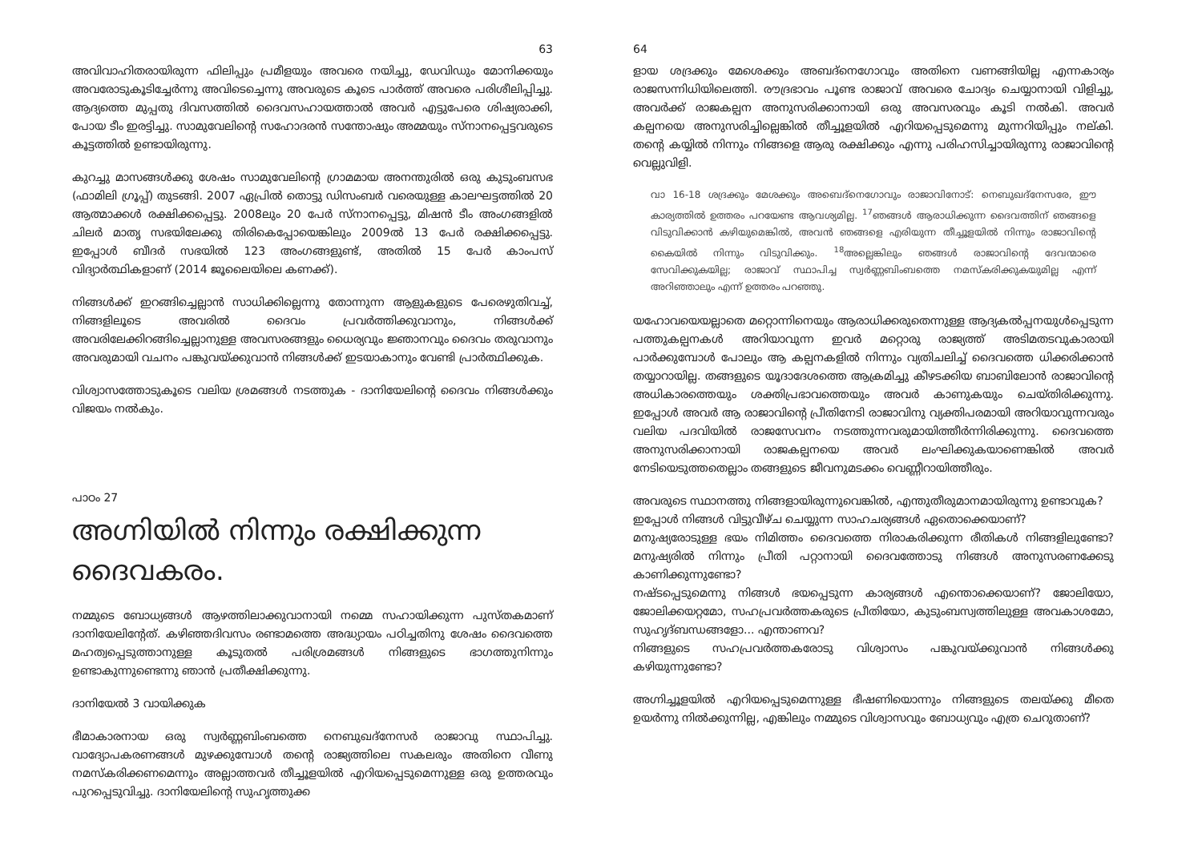63
അവിവാഹിതരായിരുന്ന ഫിലിപ്പും പ്രമീളയും അവരെ നയിച്ചു, ഡേവിഡും മോനിക്കയും അവരോടുകൂടിച്ചേർന്നു അവിടെച്ചെന്നു അവരുടെ കൂടെ പാർത്ത് അവരെ പരിശീലിപ്പിച്ചു. ആദ്യത്തെ മുപ്പതു ദിവസത്തിൽ ദൈവസഹായത്താൽ അവർ എട്ടുപേരെ ശിഷ്യരാക്കി, പോയ ടീം ഇരട്ടിച്ചു. സാമുവേലിന്റെ സഹോദരൻ സന്തോഷും അമ്മയും സ്നാനപ്പെട്ടവരുടെ കൂട്ടത്തിൽ ഉണ്ടായിരുന്നു.
കുറച്ചു മാസങ്ങൾക്കു ശേഷം സാമുവേലിന്റെ ഗ്രാമമായ അനന്തുരിൽ ഒരു കുടുംബസഭ (ഫാമിലി ഗ്രൂപ്പ്) തുടങ്ങി. 2007 ഏപ്രിൽ തൊട്ടു ഡിസംബർ വരെയുള്ള കാലഘട്ടത്തിൽ 20 ആത്മാക്കൾ രക്ഷിക്കപ്പെട്ടു. 2008ലും 20 പേർ സ്നാനപ്പെട്ടു, മിഷൻ ടീം അംഗങ്ങളിൽ ചിലർ മാതൃ സഭയിലേക്കു തിരികെപ്പോയെങ്കിലും 2009ൽ 13 പേർ രക്ഷിക്കപ്പെട്ടു. ഇപ്പോൾ ബീദർ സഭയിൽ 123 അംഗങ്ങളുണ്ട്, അതിൽ 15 പേർ കാംപസ് വിദ്യാർത്ഥികളാണ് (2014 ജൂലൈയിലെ കണക്ക്).
നിങ്ങൾക്ക് ഇറങ്ങിച്ചെല്ലാൻ സാധിക്കില്ലെന്നു തോന്നുന്ന ആളുകളുടെ പേരെഴുതിവച്ച്, നിങ്ങളിലൂടെ അവരിൽ ദൈവം പ്രവർത്തിക്കുവാനും, നിങ്ങൾക്ക് അവരിലേക്കിറങ്ങിച്ചെല്ലാനുള്ള അവസരങ്ങളും ധൈര്യവും ജ്ഞാനവും ദൈവം തരുവാനും അവരുമായി വചനം പങ്കുവയ്ക്കുവാൻ നിങ്ങൾക്ക് ഇടയാകാനും വേണ്ടി പ്രാർത്ഥിക്കുക.
വിശ്വാസത്തോടുകൂടെ വലിയ ശ്രമങ്ങൾ നടത്തുക - ദാനിയേലിന്റെ ദൈവം നിങ്ങൾക്കും വിജയം നൽകും.
പാഠം 27
അഗ്നിയിൽ നിന്നും രക്ഷിക്കുന്ന ദൈവകരം.
നമ്മുടെ ബോധ്യങ്ങൾ ആഴത്തിലാക്കുവാനായി നമ്മെ സഹായിക്കുന്ന പുസ്തകമാണ് ദാനിയേലിന്റേത്. കഴിഞ്ഞദിവസം രണ്ടാമത്തെ അദ്ധ്യായം പഠിച്ചതിനു ശേഷം ദൈവത്തെ മഹത്വപ്പെടുത്താനുള്ള കൂടുതൽ പരിശ്രമങ്ങൾ നിങ്ങളുടെ ഭാഗത്തുനിന്നും ഉണ്ടാകുന്നുണ്ടെന്നു ഞാൻ പ്രതീക്ഷിക്കുന്നു.
ദാനിയേൽ 3 വായിക്കുക
ഭീമാകാരനായ ഒരു സ്വർണ്ണബിംബത്തെ നെബുഖദ്നേസർ രാജാവു സ്ഥാപിച്ചു. വാദ്യോപകരണങ്ങൾ മുഴക്കുമ്പോൾ തന്റെ രാജ്യത്തിലെ സകലരും അതിനെ വീണു നമസ്കരിക്കണമെന്നും അല്ലാത്തവർ തീച്ചൂളയിൽ എറിയപ്പെടുമെന്നുള്ള ഒരു ഉത്തരവും പുറപ്പെടുവിച്ചു. ദാനിയേലിന്റെ സുഹൃത്തുക്ക
64
ളായ ശദ്രക്കും മേശെക്കും അബദ്നെഗോവും അതിനെ വണങ്ങിയില്ല എന്നകാര്യം രാജസന്നിധിയിലെത്തി. രൗദ്രഭാവം പൂണ്ട രാജാവ് അവരെ ചോദ്യം ചെയ്യാനായി വിളിച്ചു, അവർക്ക് രാജകല്പന അനുസരിക്കാനായി ഒരു അവസരവും കൂടി നൽകി. അവർ കല്പനയെ അനുസരിച്ചില്ലെങ്കിൽ തീച്ചൂളയിൽ എറിയപ്പെടുമെന്നു മുന്നറിയിപ്പും നല്കി. തന്റെ കയ്യിൽ നിന്നും നിങ്ങളെ ആരു രക്ഷിക്കും എന്നു പരിഹസിച്ചായിരുന്നു രാജാവിന്റെ വെല്ലുവിളി.
വാ 16-18 ശദ്രക്കും മേശക്കും അബെദ്നെഗോവും രാജാവിനോട്: നെബുഖദ്നേസരേ, ഈ കാര്യത്തിൽ ഉത്തരം പറയേണ്ട ആവശ്യമില്ല. <sup>17</sup>ഞങ്ങൾ ആരാധിക്കുന്ന ദൈവത്തിന് ഞങ്ങളെ വിടുവിക്കാൻ കഴിയുമെങ്കിൽ, അവൻ ഞങ്ങളെ എരിയുന്ന തീച്ചൂളയിൽ നിന്നും രാജാവിന്റെ കൈയിൽ നിന്നും വിടുവിക്കും. <sup>18</sup>അല്ലെങ്കിലും ഞങ്ങൾ രാജാവിന്റെ ദേവന്മാരെ സേവിക്കുകയില്ല; രാജാവ് സ്ഥാപിച്ച സ്വർണ്ണബിംബത്തെ നമസ്കരിക്കുകയുമില്ല എന്ന് അറിഞ്ഞാലും എന്ന് ഉത്തരം പറഞ്ഞു.
യഹോവയെയല്ലാതെ മറ്റൊന്നിനെയും ആരാധിക്കരുതെന്നുള്ള ആദ്യകൽപ്പനയുൾപ്പെടുന്ന പത്തുകല്പനകൾ അറിയാവുന്ന ഇവർ മറ്റൊരു രാജ്യത്ത് അടിമതടവുകാരായി പാർക്കുമ്പോൾ പോലും ആ കല്പനകളിൽ നിന്നും വ്യതിചലിച്ച് ദൈവത്തെ ധിക്കരിക്കാൻ തയ്യാറായില്ല. തങ്ങളുടെ യൂദാദേശത്തെ ആക്രമിച്ചു കീഴടക്കിയ ബാബിലോൻ രാജാവിന്റെ അധികാരത്തെയും ശക്തിപ്രഭാവത്തെയും അവർ കാണുകയും ചെയ്തിരിക്കുന്നു. ഇപ്പോൾ അവർ ആ രാജാവിന്റെ പ്രീതിനേടി രാജാവിനു വ്യക്തിപരമായി അറിയാവുന്നവരും വലിയ പദവിയിൽ രാജസേവനം നടത്തുന്നവരുമായിത്തീർന്നിരിക്കുന്നു. ദൈവത്തെ അനുസരിക്കാനായി രാജകല്പനയെ അവർ ലംഘിക്കുകയാണെങ്കിൽ അവർ നേടിയെടുത്തതെല്ലാം തങ്ങളുടെ ജീവനുമടക്കം വെണ്ണീറായിത്തീരും.
അവരുടെ സ്ഥാനത്തു നിങ്ങളായിരുന്നുവെങ്കിൽ, എന്തുതീരുമാനമായിരുന്നു ഉണ്ടാവുക?
ഇപ്പോൾ നിങ്ങൾ വിട്ടുവീഴ്ച ചെയ്യുന്ന സാഹചര്യങ്ങൾ ഏതൊക്കെയാണ്?
മനുഷ്യരോടുള്ള ഭയം നിമിത്തം ദൈവത്തെ നിരാകരിക്കുന്ന രീതികൾ നിങ്ങളിലുണ്ടോ? മനുഷ്യരിൽ നിന്നും പ്രീതി പറ്റാനായി ദൈവത്തോടു നിങ്ങൾ അനുസരണക്കേടു കാണിക്കുന്നുണ്ടോ?
നഷ്ടപ്പെടുമെന്നു നിങ്ങൾ ഭയപ്പെടുന്ന കാര്യങ്ങൾ എന്തൊക്കെയാണ്? ജോലിയോ, ജോലിക്കയറ്റമോ, സഹപ്രവർത്തകരുടെ പ്രീതിയോ, കുടുംബസ്വത്തിലുള്ള അവകാശമോ, സുഹൃദ്ബന്ധങ്ങളോ... എന്താണവ?
നിങ്ങളുടെ സഹപ്രവർത്തകരോടു വിശ്വാസം പങ്കുവയ്ക്കുവാൻ നിങ്ങൾക്കു കഴിയുന്നുണ്ടോ?
അഗ്നിച്ചൂളയിൽ എറിയപ്പെടുമെന്നുള്ള ഭീഷണിയൊന്നും നിങ്ങളുടെ തലയ്ക്കു മീതെ ഉയർന്നു നിൽക്കുന്നില്ല, എങ്കിലും നമ്മുടെ വിശ്വാസവും ബോധ്യവും എത്ര ചെറുതാണ്?